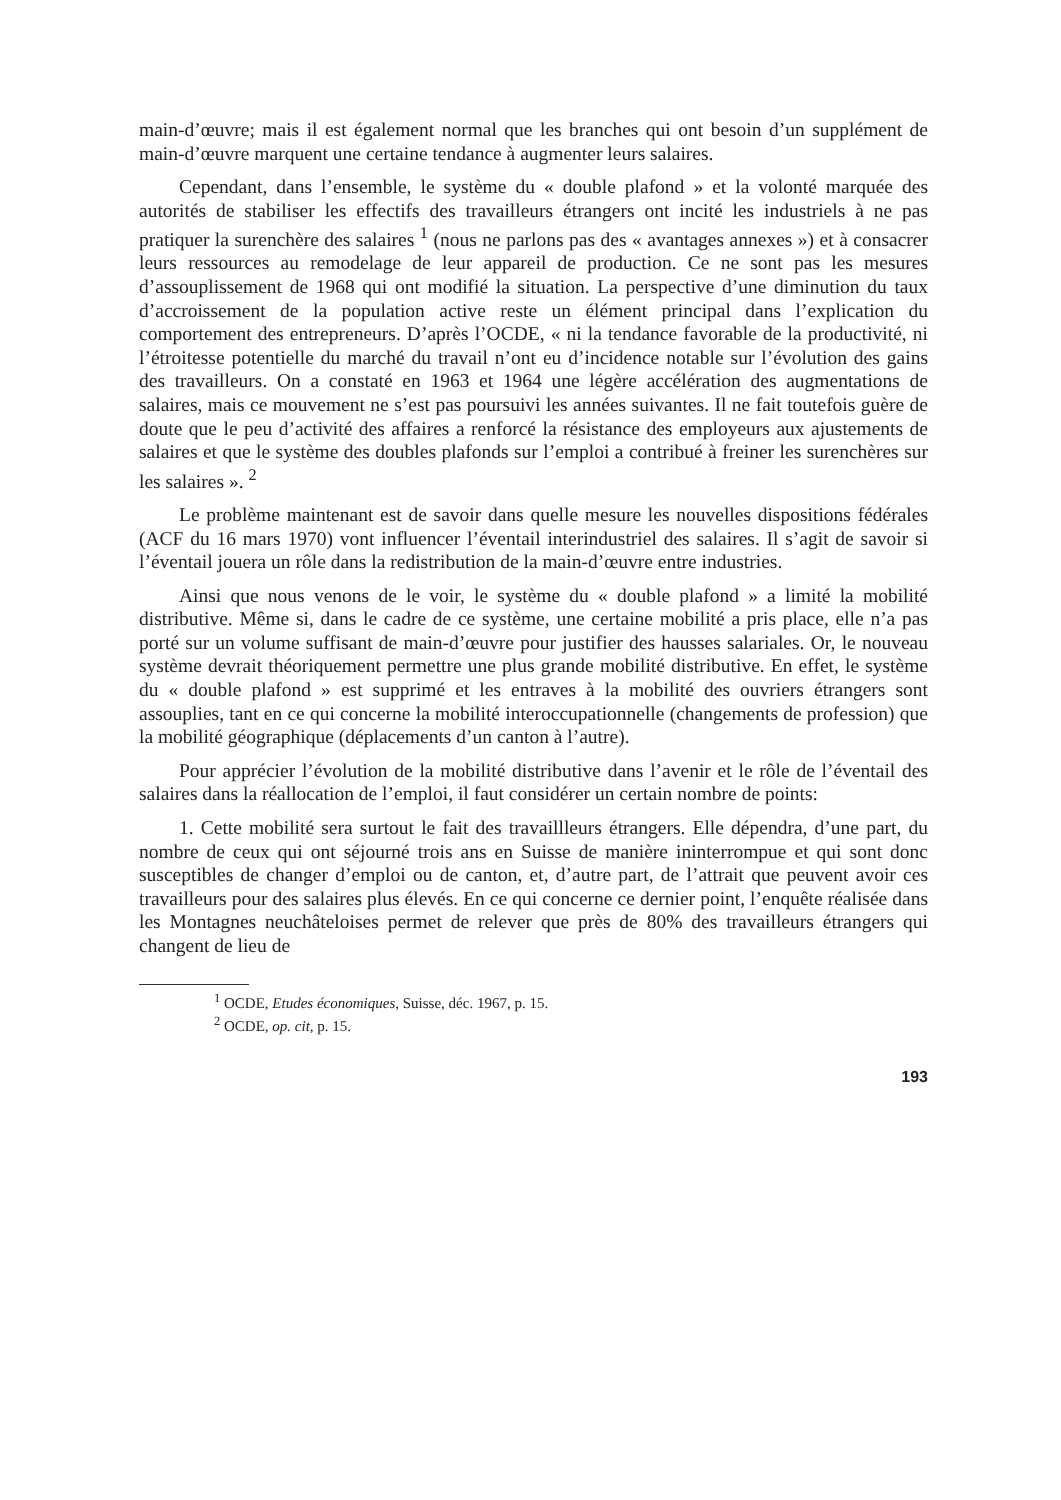main-d’œuvre; mais il est également normal que les branches qui ont besoin d’un supplément de main-d’œuvre marquent une certaine tendance à augmenter leurs salaires.
Cependant, dans l’ensemble, le système du « double plafond » et la volonté marquée des autorités de stabiliser les effectifs des travailleurs étrangers ont incité les industriels à ne pas pratiquer la surenchère des salaires <sup>1</sup> (nous ne parlons pas des « avantages annexes ») et à consacrer leurs ressources au remodelage de leur appareil de production. Ce ne sont pas les mesures d’assouplissement de 1968 qui ont modifié la situation. La perspective d’une diminution du taux d’accroissement de la population active reste un élément principal dans l’explication du comportement des entrepreneurs. D’après l’OCDE, « ni la tendance favorable de la productivité, ni l’étroitesse potentielle du marché du travail n’ont eu d’incidence notable sur l’évolution des gains des travailleurs. On a constaté en 1963 et 1964 une légère accélération des augmentations de salaires, mais ce mouvement ne s’est pas poursuivi les années suivantes. Il ne fait toutefois guère de doute que le peu d’activité des affaires a renforcé la résistance des employeurs aux ajustements de salaires et que le système des doubles plafonds sur l’emploi a contribué à freiner les surenchères sur les salaires ». <sup>2</sup>
Le problème maintenant est de savoir dans quelle mesure les nouvelles dispositions fédérales (ACF du 16 mars 1970) vont influencer l’éventail interindustriel des salaires. Il s’agit de savoir si l’éventail jouera un rôle dans la redistribution de la main-d’œuvre entre industries.
Ainsi que nous venons de le voir, le système du « double plafond » a limité la mobilité distributive. Même si, dans le cadre de ce système, une certaine mobilité a pris place, elle n’a pas porté sur un volume suffisant de main-d’œuvre pour justifier des hausses salariales. Or, le nouveau système devrait théoriquement permettre une plus grande mobilité distributive. En effet, le système du « double plafond » est supprimé et les entraves à la mobilité des ouvriers étrangers sont assouplies, tant en ce qui concerne la mobilité interoccupationnelle (changements de profession) que la mobilité géographique (déplacements d’un canton à l’autre).
Pour apprécier l’évolution de la mobilité distributive dans l’avenir et le rôle de l’éventail des salaires dans la réallocation de l’emploi, il faut considérer un certain nombre de points:
1. Cette mobilité sera surtout le fait des travaillleurs étrangers. Elle dépendra, d’une part, du nombre de ceux qui ont séjourné trois ans en Suisse de manière ininterrompue et qui sont donc susceptibles de changer d’emploi ou de canton, et, d’autre part, de l’attrait que peuvent avoir ces travailleurs pour des salaires plus élevés. En ce qui concerne ce dernier point, l’enquête réalisée dans les Montagnes neuchâteloises permet de relever que près de 80% des travailleurs étrangers qui changent de lieu de
<sup>1</sup> OCDE, Etudes économiques, Suisse, déc. 1967, p. 15.
<sup>2</sup> OCDE, op. cit, p. 15.
193